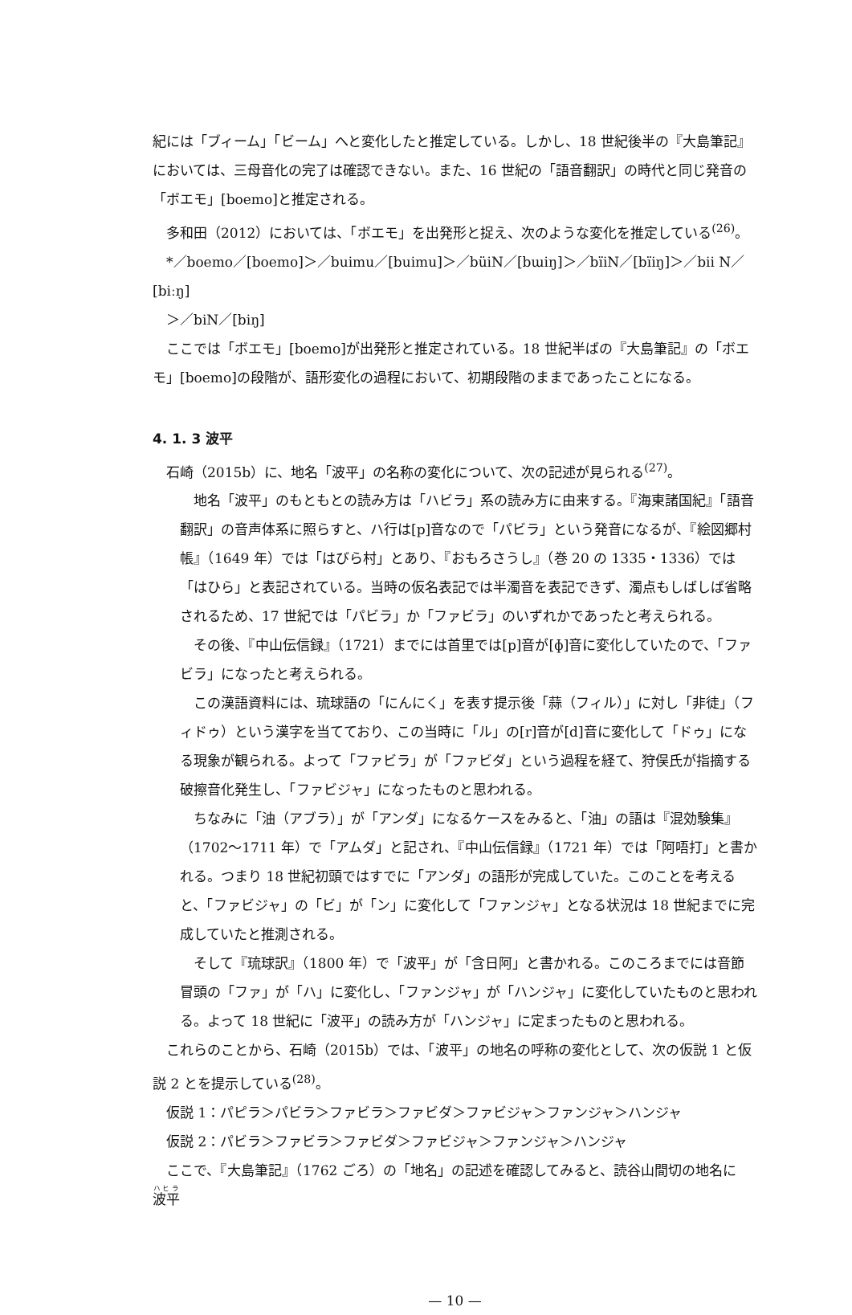紀には「ブィーム」「ビーム」へと変化したと推定している。しかし、18 世紀後半の『大島筆記』においては、三母音化の完了は確認できない。また、16 世紀の「語音翻訳」の時代と同じ発音の「ボエモ」[boemo]と推定される。
多和田（2012）においては、「ボエモ」を出発形と捉え、次のような変化を推定している<sup>(26)</sup>。
*／boemo／[boemo]＞／buimu／[buimu]＞／büiN／[bɯiŋ]＞／bïiN／[bïiŋ]＞／bii N／[biːŋ]
＞／biN／[biŋ]
ここでは「ボエモ」[boemo]が出発形と推定されている。18 世紀半ばの『大島筆記』の「ボエモ」[boemo]の段階が、語形変化の過程において、初期段階のままであったことになる。
4. 1. 3 波平
石崎（2015b）に、地名「波平」の名称の変化について、次の記述が見られる<sup>(27)</sup>。
地名「波平」のもともとの読み方は「ハビラ」系の読み方に由来する。『海東諸国紀』「語音翻訳」の音声体系に照らすと、ハ行は[p]音なので「パビラ」という発音になるが、『絵図郷村帳』（1649 年）では「はびら村」とあり、『おもろさうし』（巻 20 の 1335・1336）では「はひら」と表記されている。当時の仮名表記では半濁音を表記できず、濁点もしばしば省略されるため、17 世紀では「パビラ」か「ファビラ」のいずれかであったと考えられる。
その後、『中山伝信録』（1721）までには首里では[p]音が[ɸ]音に変化していたので、「ファビラ」になったと考えられる。
この漢語資料には、琉球語の「にんにく」を表す提示後「蒜（フィル）」に対し「非徒」（フィドゥ）という漢字を当てており、この当時に「ル」の[r]音が[d]音に変化して「ドゥ」になる現象が観られる。よって「ファビラ」が「ファビダ」という過程を経て、狩俣氏が指摘する破擦音化発生し、「ファビジャ」になったものと思われる。
ちなみに「油（アブラ）」が「アンダ」になるケースをみると、「油」の語は『混効験集』（1702～1711 年）で「アムダ」と記され、『中山伝信録』（1721 年）では「阿唔打」と書かれる。つまり 18 世紀初頭ではすでに「アンダ」の語形が完成していた。このことを考えると、「ファビジャ」の「ビ」が「ン」に変化して「ファンジャ」となる状況は 18 世紀までに完成していたと推測される。
そして『琉球訳』（1800 年）で「波平」が「含日阿」と書かれる。このころまでには音節冒頭の「ファ」が「ハ」に変化し、「ファンジャ」が「ハンジャ」に変化していたものと思われる。よって 18 世紀に「波平」の読み方が「ハンジャ」に定まったものと思われる。
これらのことから、石崎（2015b）では、「波平」の地名の呼称の変化として、次の仮説 1 と仮説 2 とを提示している<sup>(28)</sup>。
仮説 1：パピラ＞パビラ＞ファビラ＞ファビダ＞ファビジャ＞ファンジャ＞ハンジャ
仮説 2：パビラ＞ファビラ＞ファビダ＞ファビジャ＞ファンジャ＞ハンジャ
ここで、『大島筆記』（1762 ごろ）の「地名」の記述を確認してみると、読谷山間切の地名に 波平
— 10 —